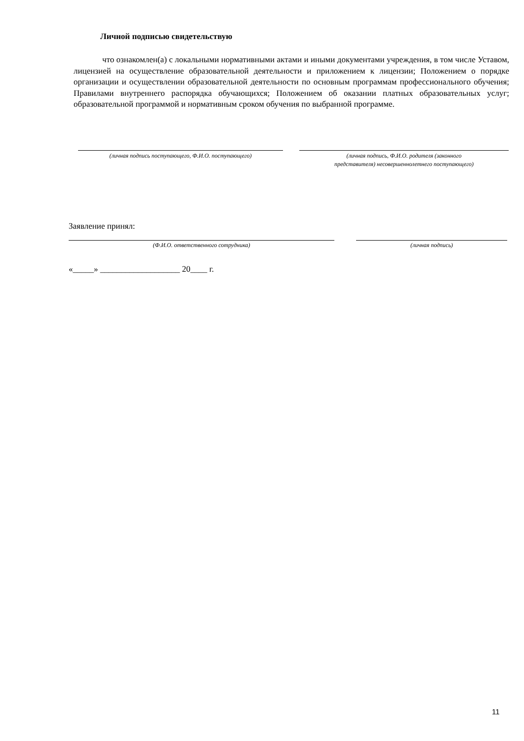Личной подписью свидетельствую
что ознакомлен(а) с локальными нормативными актами и иными документами учреждения, в том числе Уставом, лицензией на осуществление образовательной деятельности и приложением к лицензии; Положением о порядке организации и осуществлении образовательной деятельности по основным программам профессионального обучения; Правилами внутреннего распорядка обучающихся; Положением об оказании платных образовательных услуг; образовательной программой и нормативным сроком обучения по выбранной программе.
(личная подпись поступающего, Ф.И.О. поступающего) (личная подпись, Ф.И.О. родителя (законного
представителя) несовершеннолетнего поступающего)
Заявление принял:
(Ф.И.О. ответственного сотрудника) (личная подпись)
«_____» ___________________ 20____ г.
11